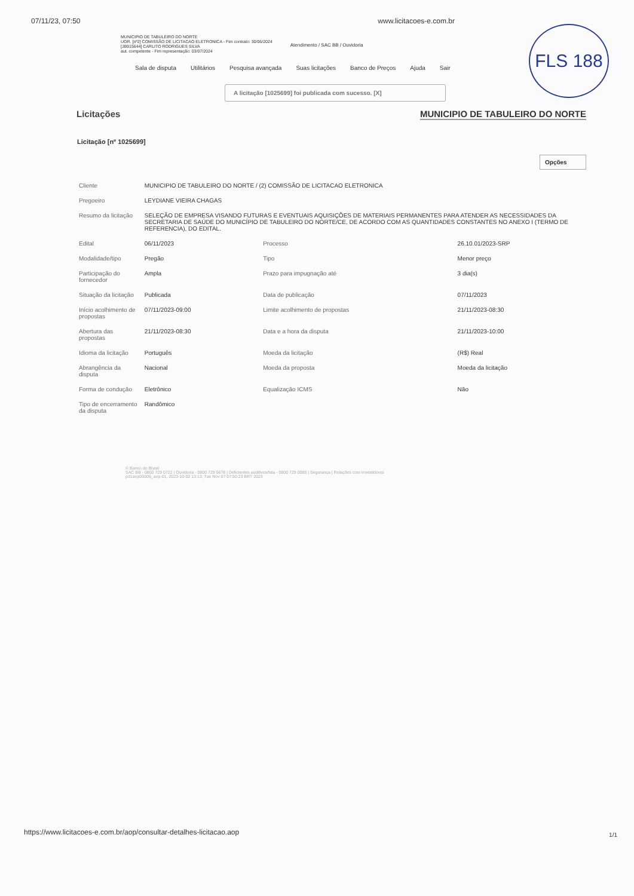07/11/23, 07:50 www.licitacoes-e.com.br
FLS 188
MUNICIPIO DE TABULEIRO DO NORTE
UOR. [nº2] COMISSÃO DE LICITACAO ELETRONICA - Fim contrato: 30/06/2024
[JB915644] CARLITO RODRIGUES SILVA
aut. competente - Fim representação: 03/07/2024
Atendimento / SAC BB / Ouvidoria
Sala de disputa Utilitários Pesquisa avançada Suas licitações Banco de Preços Ajuda Sair
A licitação [1025699] foi publicada com sucesso. [X]
Licitações MUNICIPIO DE TABULEIRO DO NORTE
Licitação [nº 1025699]
Opções
| Cliente | MUNICIPIO DE TABULEIRO DO NORTE / (2) COMISSÃO DE LICITACAO ELETRONICA | | |
| Pregoeiro | LEYDIANE VIEIRA CHAGAS | | |
| Resumo da licitação | SELEÇÃO DE EMPRESA VISANDO FUTURAS E EVENTUAIS AQUISIÇÕES DE MATERIAIS PERMANENTES PARA ATENDER AS NECESSIDADES DA SECRETARIA DE SAÚDE DO MUNICÍPIO DE TABULEIRO DO NORTE/CE, DE ACORDO COM AS QUANTIDADES CONSTANTES NO ANEXO I (TERMO DE REFERENCIA), DO EDITAL. | | |
| Edital | 06/11/2023 | Processo | 26.10.01/2023-SRP |
| Modalidade/tipo | Pregão | Tipo | Menor preço |
| Participação do fornecedor | Ampla | Prazo para impugnação até | 3 dia(s) |
| Situação da licitação | Publicada | Data de publicação | 07/11/2023 |
| Início acolhimento de propostas | 07/11/2023-09:00 | Limite acolhimento de propostas | 21/11/2023-08:30 |
| Abertura das propostas | 21/11/2023-08:30 | Data e a hora da disputa | 21/11/2023-10:00 |
| Idioma da licitação | Português | Moeda da licitação | (R$) Real |
| Abrangência da disputa | Nacional | Moeda da proposta | Moeda da licitação |
| Forma de condução | Eletrônico | Equalização ICMS | Não |
| Tipo de encerramento da disputa | Randômico | | |
© Banco do Brasil
SAC BB - 0800 729 0722 | Ouvidoria - 0800 729 5678 | Deficientes auditivos/fala - 0800 729 0088 | Segurança | Relações com Investidores
pd1aop00006_aop-01, 2023-10-02 13:13, Tue Nov 07 07:50:23 BRT 2023
https://www.licitacoes-e.com.br/aop/consultar-detalhes-licitacao.aop
1/1